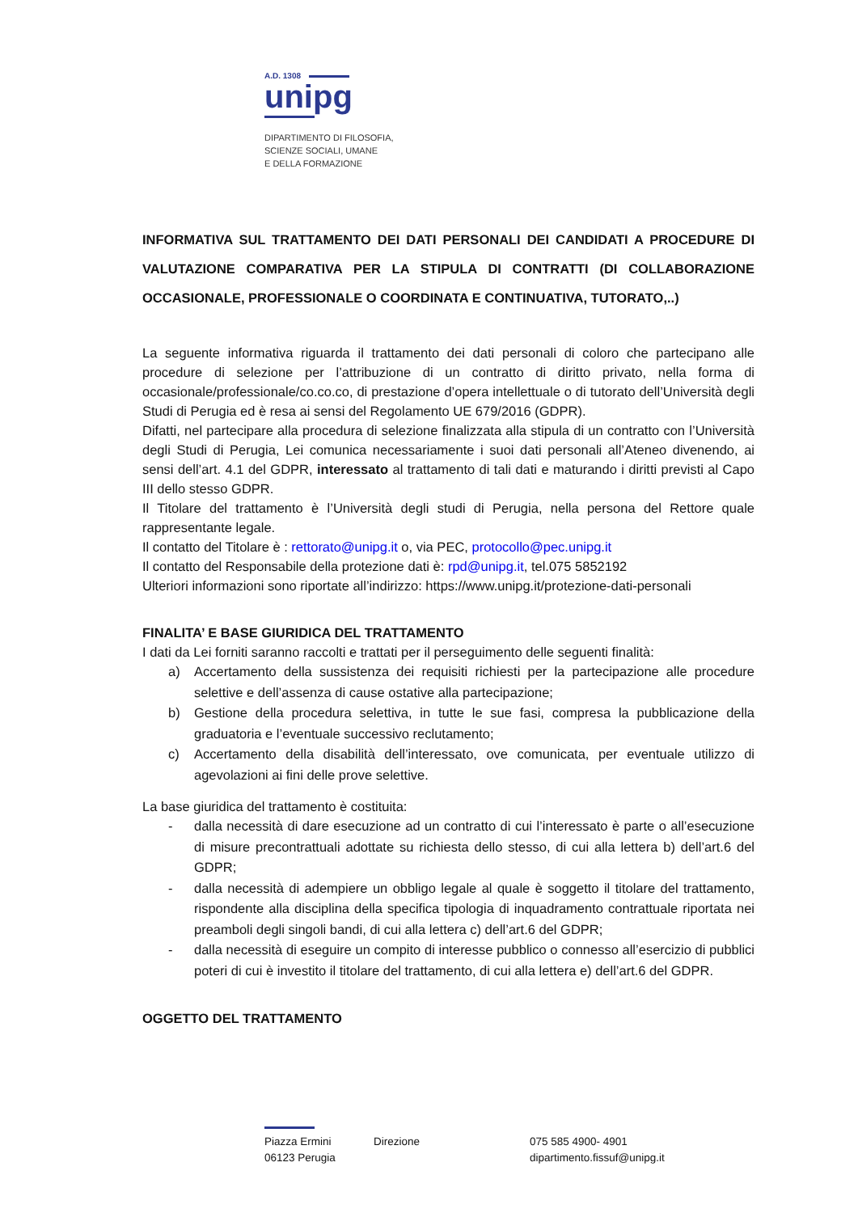A.D. 1308
unipg
DIPARTIMENTO DI FILOSOFIA,
SCIENZE SOCIALI, UMANE
E DELLA FORMAZIONE
INFORMATIVA SUL TRATTAMENTO DEI DATI PERSONALI DEI CANDIDATI A PROCEDURE DI VALUTAZIONE COMPARATIVA PER LA STIPULA DI CONTRATTI (DI COLLABORAZIONE OCCASIONALE, PROFESSIONALE O COORDINATA E CONTINUATIVA, TUTORATO,..)
La seguente informativa riguarda il trattamento dei dati personali di coloro che partecipano alle procedure di selezione per l’attribuzione di un contratto di diritto privato, nella forma di occasionale/professionale/co.co.co, di prestazione d’opera intellettuale o di tutorato dell’Università degli Studi di Perugia ed è resa ai sensi del Regolamento UE 679/2016 (GDPR).
Difatti, nel partecipare alla procedura di selezione finalizzata alla stipula di un contratto con l’Università degli Studi di Perugia, Lei comunica necessariamente i suoi dati personali all’Ateneo divenendo, ai sensi dell’art. 4.1 del GDPR, interessato al trattamento di tali dati e maturando i diritti previsti al Capo III dello stesso GDPR.
Il Titolare del trattamento è l’Università degli studi di Perugia, nella persona del Rettore quale rappresentante legale.
Il contatto del Titolare è : rettorato@unipg.it o, via PEC, protocollo@pec.unipg.it
Il contatto del Responsabile della protezione dati è: rpd@unipg.it, tel.075 5852192
Ulteriori informazioni sono riportate all’indirizzo: https://www.unipg.it/protezione-dati-personali
FINALITA’ E BASE GIURIDICA DEL TRATTAMENTO
I dati da Lei forniti saranno raccolti e trattati per il perseguimento delle seguenti finalità:
a) Accertamento della sussistenza dei requisiti richiesti per la partecipazione alle procedure selettive e dell’assenza di cause ostative alla partecipazione;
b) Gestione della procedura selettiva, in tutte le sue fasi, compresa la pubblicazione della graduatoria e l’eventuale successivo reclutamento;
c) Accertamento della disabilità dell’interessato, ove comunicata, per eventuale utilizzo di agevolazioni ai fini delle prove selettive.
La base giuridica del trattamento è costituita:
- dalla necessità di dare esecuzione ad un contratto di cui l’interessato è parte o all’esecuzione di misure precontrattuali adottate su richiesta dello stesso, di cui alla lettera b) dell’art.6 del GDPR;
- dalla necessità di adempiere un obbligo legale al quale è soggetto il titolare del trattamento, rispondente alla disciplina della specifica tipologia di inquadramento contrattuale riportata nei preamboli degli singoli bandi, di cui alla lettera c) dell’art.6 del GDPR;
- dalla necessità di eseguire un compito di interesse pubblico o connesso all’esercizio di pubblici poteri di cui è investito il titolare del trattamento, di cui alla lettera e) dell’art.6 del GDPR.
OGGETTO DEL TRATTAMENTO
Piazza Ermini
06123 Perugia
Direzione 075 585 4900- 4901
dipartimento.fissuf@unipg.it